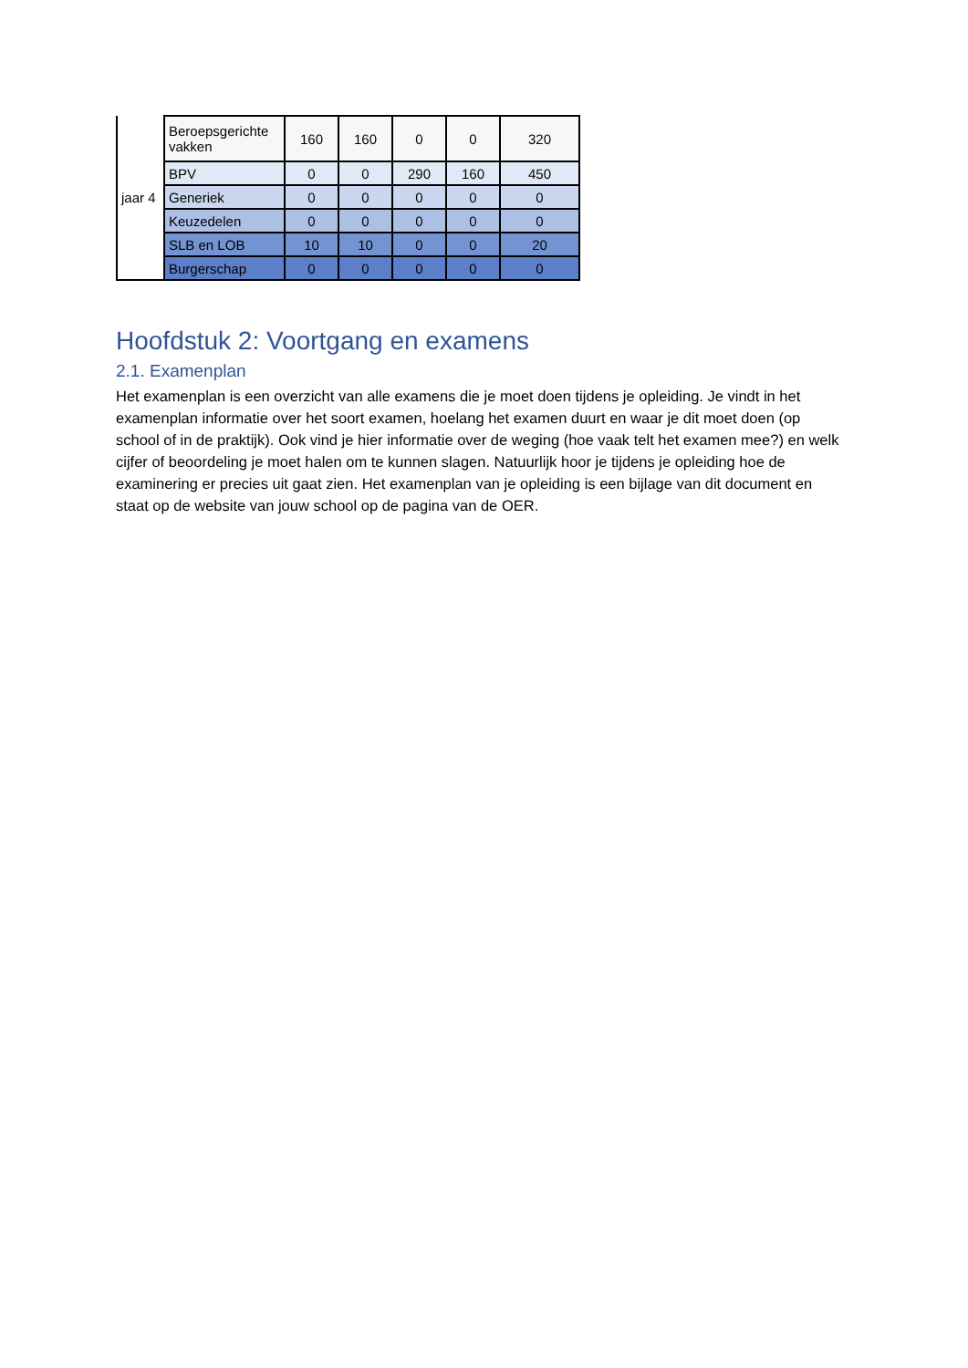| jaar 4 | Beroepsgerichte vakken | 160 | 160 | 0 | 0 | 320 |
| | BPV | 0 | 0 | 290 | 160 | 450 |
| | Generiek | 0 | 0 | 0 | 0 | 0 |
| | Keuzedelen | 0 | 0 | 0 | 0 | 0 |
| | SLB en LOB | 10 | 10 | 0 | 0 | 20 |
| | Burgerschap | 0 | 0 | 0 | 0 | 0 |
Hoofdstuk 2: Voortgang en examens
2.1. Examenplan
Het examenplan is een overzicht van alle examens die je moet doen tijdens je opleiding. Je vindt in het examenplan informatie over het soort examen, hoelang het examen duurt en waar je dit moet doen (op school of in de praktijk). Ook vind je hier informatie over de weging (hoe vaak telt het examen mee?) en welk cijfer of beoordeling je moet halen om te kunnen slagen. Natuurlijk hoor je tijdens je opleiding hoe de examinering er precies uit gaat zien. Het examenplan van je opleiding is een bijlage van dit document en staat op de website van jouw school op de pagina van de OER.